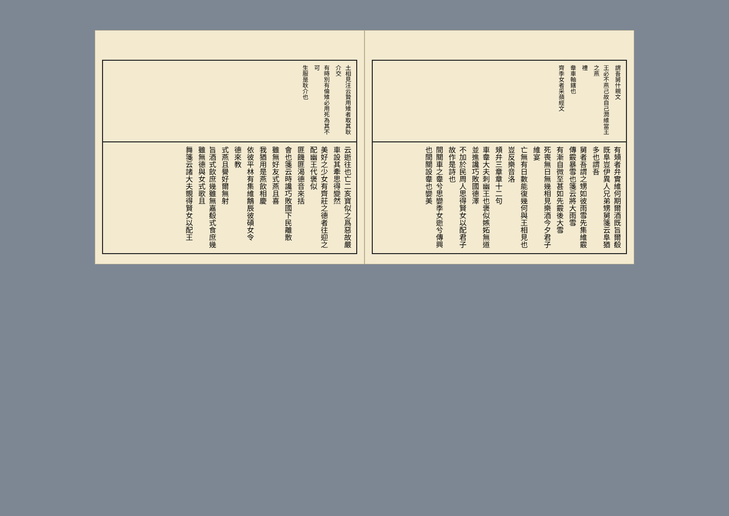土相見注云贄用雉者取其耿介交
有時別有倫雉必用死為其不可
生服是耿介也
云逝往也亡二亥寶似之爲惡故嚴車設其牽思得變然
美好之少女有齊莊之德者往迎之配幽王代褒似
匪饑匪渴德音來括
會也箋云時讒巧敗國下民離散
雖無好友式燕且喜
我猶用是燕飲相慶
依彼平林有集維鷮辰彼碩女令
德來教
式燕且譽好爾無射
旨酒式飲庶幾雖無嘉殽式食庶幾雖無德與女式歌且
舞箋云諸大夫覬得賢女以配王
謂吾舅什親文
王必不燕己故自己潤維當王之燕
禮
舝車軸鎋也
齊季女者采蘋經文
有頍者弁實維何期爾酒既旨爾殽既阜豈伊異人兄弟甥舅箋云阜猶多也謂吾
舅者吾謂之甥如彼雨雪先集維霰傳霰暴雪也箋云將大雨雪
有漸自微至甚如先霰後大雪
死喪無日無幾相見樂酒今夕君子維宴
亡無有日數能復幾何與王相見也
豈反樂音洛
頍弁三章章十二句
車舝大夫刺幽王也褒似嫉妬無道並進讒巧敗國德澤
不加於民周人思得賢女以配君子故作是詩也
間關車之舝兮思孌季女逝兮傳興也間關設舝也孌美